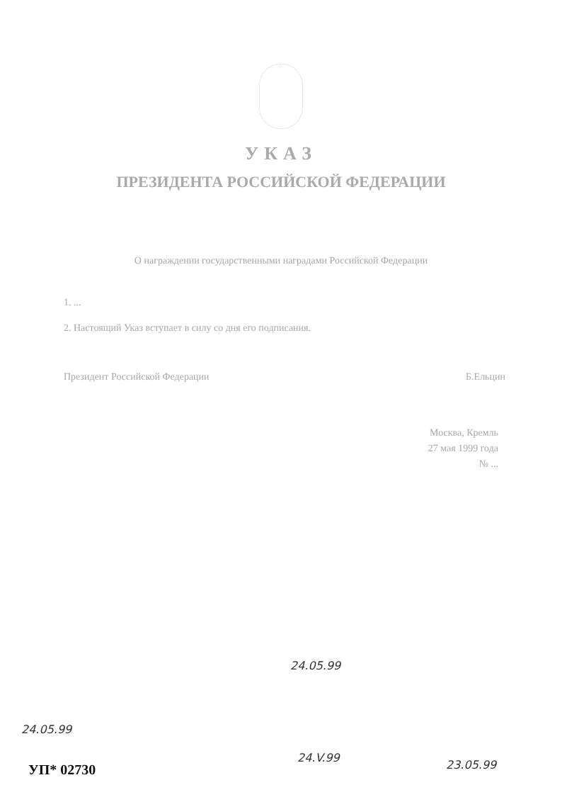УКАЗ
ПРЕЗИДЕНТА РОССИЙСКОЙ ФЕДЕРАЦИИ
О награждении государственными наградами Российской Федерации
1. ...
2. Настоящий Указ вступает в силу со дня его подписания.
Президент Российской Федерации Б.Ельцин
Москва, Кремль
27 мая 1999 года
№ ...
24.05.99
24.V.99
23.05.99
24.05.99
УП* 02730